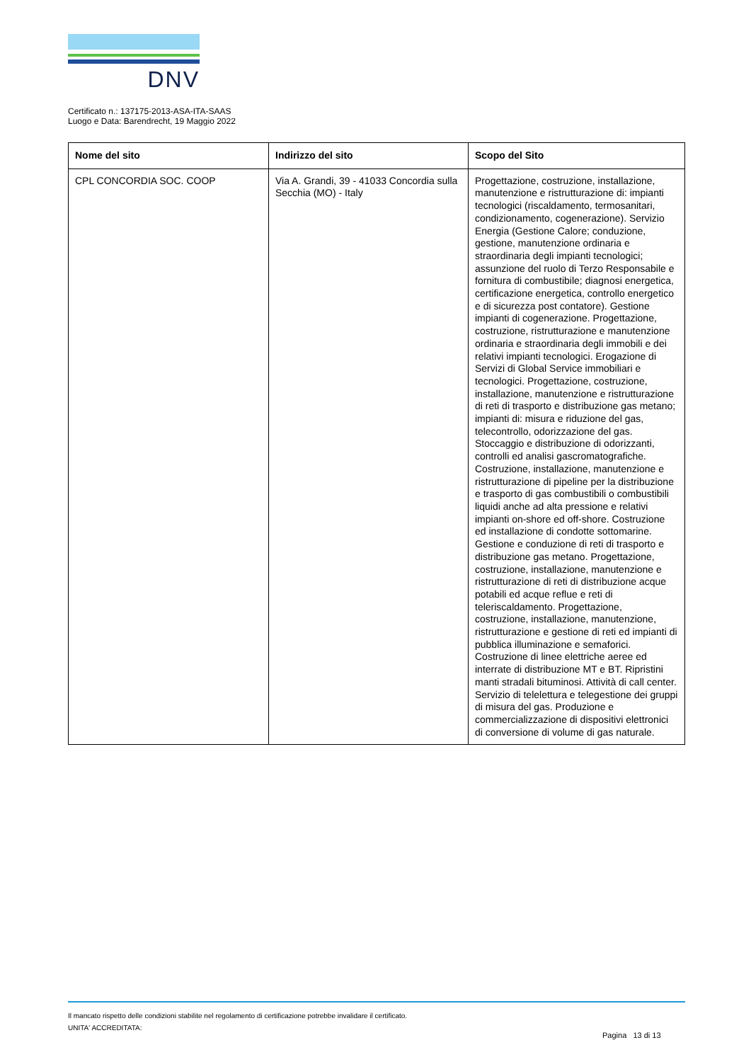DNV
Certificato n.: 137175-2013-ASA-ITA-SAAS
Luogo e Data: Barendrecht, 19 Maggio 2022
| Nome del sito | Indirizzo del sito | Scopo del Sito |
| --- | --- | --- |
| CPL CONCORDIA SOC. COOP | Via A. Grandi, 39 - 41033 Concordia sulla Secchia (MO) - Italy | Progettazione, costruzione, installazione, manutenzione e ristrutturazione di: impianti tecnologici (riscaldamento, termosanitari, condizionamento, cogenerazione). Servizio Energia (Gestione Calore; conduzione, gestione, manutenzione ordinaria e straordinaria degli impianti tecnologici; assunzione del ruolo di Terzo Responsabile e fornitura di combustibile; diagnosi energetica, certificazione energetica, controllo energetico e di sicurezza post contatore). Gestione impianti di cogenerazione. Progettazione, costruzione, ristrutturazione e manutenzione ordinaria e straordinaria degli immobili e dei relativi impianti tecnologici. Erogazione di Servizi di Global Service immobiliari e tecnologici. Progettazione, costruzione, installazione, manutenzione e ristrutturazione di reti di trasporto e distribuzione gas metano; impianti di: misura e riduzione del gas, telecontrollo, odorizzazione del gas. Stoccaggio e distribuzione di odorizzanti, controlli ed analisi gascromatografiche. Costruzione, installazione, manutenzione e ristrutturazione di pipeline per la distribuzione e trasporto di gas combustibili o combustibili liquidi anche ad alta pressione e relativi impianti on-shore ed off-shore. Costruzione ed installazione di condotte sottomarine. Gestione e conduzione di reti di trasporto e distribuzione gas metano. Progettazione, costruzione, installazione, manutenzione e ristrutturazione di reti di distribuzione acque potabili ed acque reflue e reti di teleriscaldamento. Progettazione, costruzione, installazione, manutenzione, ristrutturazione e gestione di reti ed impianti di pubblica illuminazione e semaforici. Costruzione di linee elettriche aeree ed interrate di distribuzione MT e BT. Ripristini manti stradali bituminosi. Attività di call center. Servizio di telelettura e telegestione dei gruppi di misura del gas. Produzione e commercializzazione di dispositivi elettronici di conversione di volume di gas naturale. |
Il mancato rispetto delle condizioni stabilite nel regolamento di certificazione potrebbe invalidare il certificato.
UNITA' ACCREDITATA:
Pagina 13 di 13